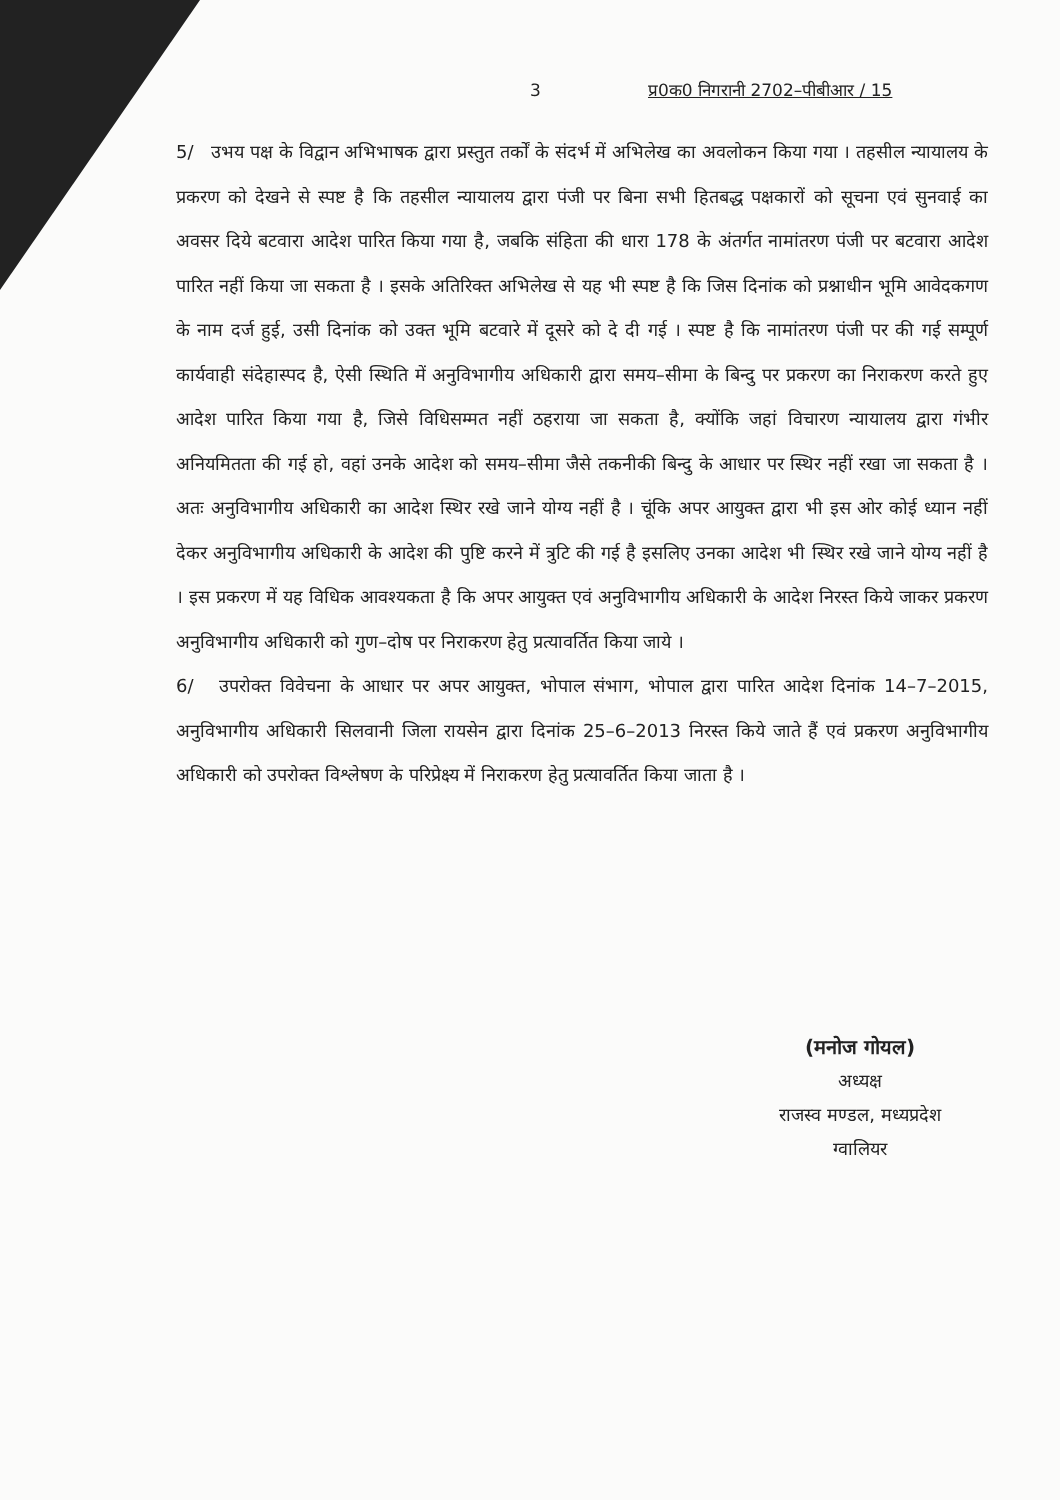3 प्र0क0 निगरानी 2702–पीबीआर / 15
5/ उभय पक्ष के विद्वान अभिभाषक द्वारा प्रस्तुत तर्कों के संदर्भ में अभिलेख का अवलोकन किया गया । तहसील न्यायालय के प्रकरण को देखने से स्पष्ट है कि तहसील न्यायालय द्वारा पंजी पर बिना सभी हितबद्ध पक्षकारों को सूचना एवं सुनवाई का अवसर दिये बटवारा आदेश पारित किया गया है, जबकि संहिता की धारा 178 के अंतर्गत नामांतरण पंजी पर बटवारा आदेश पारित नहीं किया जा सकता है । इसके अतिरिक्त अभिलेख से यह भी स्पष्ट है कि जिस दिनांक को प्रश्नाधीन भूमि आवेदकगण के नाम दर्ज हुई, उसी दिनांक को उक्त भूमि बटवारे में दूसरे को दे दी गई । स्पष्ट है कि नामांतरण पंजी पर की गई सम्पूर्ण कार्यवाही संदेहास्पद है, ऐसी स्थिति में अनुविभागीय अधिकारी द्वारा समय–सीमा के बिन्दु पर प्रकरण का निराकरण करते हुए आदेश पारित किया गया है, जिसे विधिसम्मत नहीं ठहराया जा सकता है, क्योंकि जहां विचारण न्यायालय द्वारा गंभीर अनियमितता की गई हो, वहां उनके आदेश को समय–सीमा जैसे तकनीकी बिन्दु के आधार पर स्थिर नहीं रखा जा सकता है । अतः अनुविभागीय अधिकारी का आदेश स्थिर रखे जाने योग्य नहीं है । चूंकि अपर आयुक्त द्वारा भी इस ओर कोई ध्यान नहीं देकर अनुविभागीय अधिकारी के आदेश की पुष्टि करने में त्रुटि की गई है इसलिए उनका आदेश भी स्थिर रखे जाने योग्य नहीं है । इस प्रकरण में यह विधिक आवश्यकता है कि अपर आयुक्त एवं अनुविभागीय अधिकारी के आदेश निरस्त किये जाकर प्रकरण अनुविभागीय अधिकारी को गुण–दोष पर निराकरण हेतु प्रत्यावर्तित किया जाये ।
6/ उपरोक्त विवेचना के आधार पर अपर आयुक्त, भोपाल संभाग, भोपाल द्वारा पारित आदेश दिनांक 14–7–2015, अनुविभागीय अधिकारी सिलवानी जिला रायसेन द्वारा दिनांक 25–6–2013 निरस्त किये जाते हैं एवं प्रकरण अनुविभागीय अधिकारी को उपरोक्त विश्लेषण के परिप्रेक्ष्य में निराकरण हेतु प्रत्यावर्तित किया जाता है ।
(मनोज गोयल)
अध्यक्ष
राजस्व मण्डल, मध्यप्रदेश
ग्वालियर